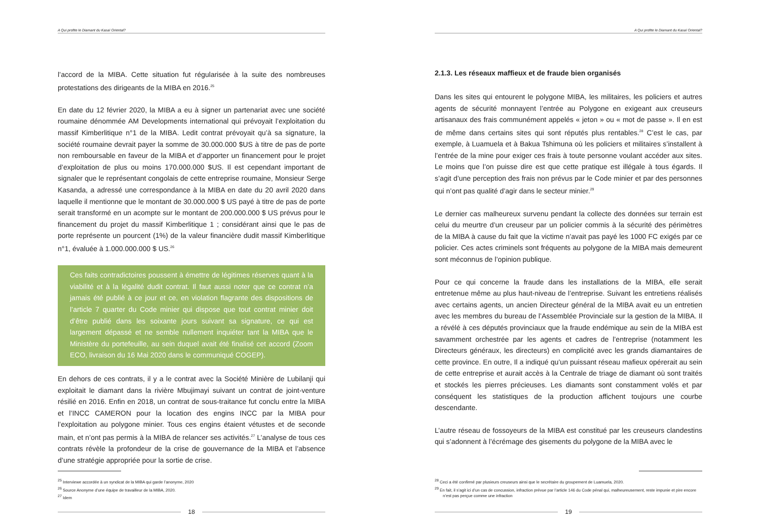A Qui profite le Diamant du Kasaï Oriental?
l’accord de la MIBA. Cette situation fut régularisée à la suite des nombreuses protestations des dirigeants de la MIBA en 2016.<sup>25</sup>
En date du 12 février 2020, la MIBA a eu à signer un partenariat avec une société roumaine dénommée AM Developments international qui prévoyait l’exploitation du massif Kimberlitique n°1 de la MIBA. Ledit contrat prévoyait qu’à sa signature, la société roumaine devrait payer la somme de 30.000.000 $US à titre de pas de porte non remboursable en faveur de la MIBA et d’apporter un financement pour le projet d’exploitation de plus ou moins 170.000.000 $US. Il est cependant important de signaler que le représentant congolais de cette entreprise roumaine, Monsieur Serge Kasanda, a adressé une correspondance à la MIBA en date du 20 avril 2020 dans laquelle il mentionne que le montant de 30.000.000 $ US payé à titre de pas de porte serait transformé en un acompte sur le montant de 200.000.000 $ US prévus pour le financement du projet du massif Kimberlitique 1 ; considérant ainsi que le pas de porte représente un pourcent (1%) de la valeur financière dudit massif Kimberlitique n°1, évaluée à 1.000.000.000 $ US.<sup>26</sup>
Ces faits contradictoires poussent à émettre de légitimes réserves quant à la viabilité et à la légalité dudit contrat. Il faut aussi noter que ce contrat n’a jamais été publié à ce jour et ce, en violation flagrante des dispositions de l’article 7 quarter du Code minier qui dispose que tout contrat minier doit d’être publié dans les soixante jours suivant sa signature, ce qui est largement dépassé et ne semble nullement inquiéter tant la MIBA que le Ministère du portefeuille, au sein duquel avait été finalisé cet accord (Zoom ECO, livraison du 16 Mai 2020 dans le communiqué COGEP).
En dehors de ces contrats, il y a le contrat avec la Société Minière de Lubilanji qui exploitait le diamant dans la rivière Mbujimayi suivant un contrat de joint-venture résilié en 2016. Enfin en 2018, un contrat de sous-traitance fut conclu entre la MIBA et l’INCC CAMERON pour la location des engins INCC par la MIBA pour l’exploitation au polygone minier. Tous ces engins étaient vétustes et de seconde main, et n’ont pas permis à la MIBA de relancer ses activités.<sup>27</sup> L’analyse de tous ces contrats révèle la profondeur de la crise de gouvernance de la MIBA et l’absence d’une stratégie appropriée pour la sortie de crise.
<sup>25</sup> Interviewe accordée à un syndicat de la MIBA qui garde l’anonyme, 2020
<sup>26</sup> Source Anonyme d’une équipe de travailleur de la MIBA, 2020.
<sup>27</sup> Idem
18
A Qui profite le Diamant du Kasaï Oriental?
2.1.3. Les réseaux maffieux et de fraude bien organisés
Dans les sites qui entourent le polygone MIBA, les militaires, les policiers et autres agents de sécurité monnayent l’entrée au Polygone en exigeant aux creuseurs artisanaux des frais communément appelés « jeton » ou « mot de passe ». Il en est de même dans certains sites qui sont réputés plus rentables.<sup>28</sup> C’est le cas, par exemple, à Luamuela et à Bakua Tshimuna où les policiers et militaires s’installent à l’entrée de la mine pour exiger ces frais à toute personne voulant accéder aux sites. Le moins que l’on puisse dire est que cette pratique est illégale à tous égards. Il s’agit d’une perception des frais non prévus par le Code minier et par des personnes qui n’ont pas qualité d’agir dans le secteur minier.<sup>29</sup>
Le dernier cas malheureux survenu pendant la collecte des données sur terrain est celui du meurtre d’un creuseur par un policier commis à la sécurité des périmètres de la MIBA à cause du fait que la victime n’avait pas payé les 1000 FC exigés par ce policier. Ces actes criminels sont fréquents au polygone de la MIBA mais demeurent sont méconnus de l’opinion publique.
Pour ce qui concerne la fraude dans les installations de la MIBA, elle serait entretenue même au plus haut-niveau de l’entreprise. Suivant les entretiens réalisés avec certains agents, un ancien Directeur général de la MIBA avait eu un entretien avec les membres du bureau de l’Assemblée Provinciale sur la gestion de la MIBA. Il a révélé à ces députés provinciaux que la fraude endémique au sein de la MIBA est savamment orchestrée par les agents et cadres de l’entreprise (notamment les Directeurs généraux, les directeurs) en complicité avec les grands diamantaires de cette province. En outre, Il a indiqué qu’un puissant réseau mafieux opérerait au sein de cette entreprise et aurait accès à la Centrale de triage de diamant où sont traités et stockés les pierres précieuses. Les diamants sont constamment volés et par conséquent les statistiques de la production affichent toujours une courbe descendante.
L’autre réseau de fossoyeurs de la MIBA est constitué par les creuseurs clandestins qui s’adonnent à l’écrémage des gisements du polygone de la MIBA avec le
<sup>28</sup> Ceci a été confirmé par plusieurs creuseurs ainsi que le secrétaire du groupement de Luamuela, 2020.
<sup>29</sup> En fait, il s’agit ici d’un cas de concussion, infraction prévue par l’article 146 du Code pénal qui, malheureusement, reste impunie et pire encore n’est pas perçue comme une infraction
19